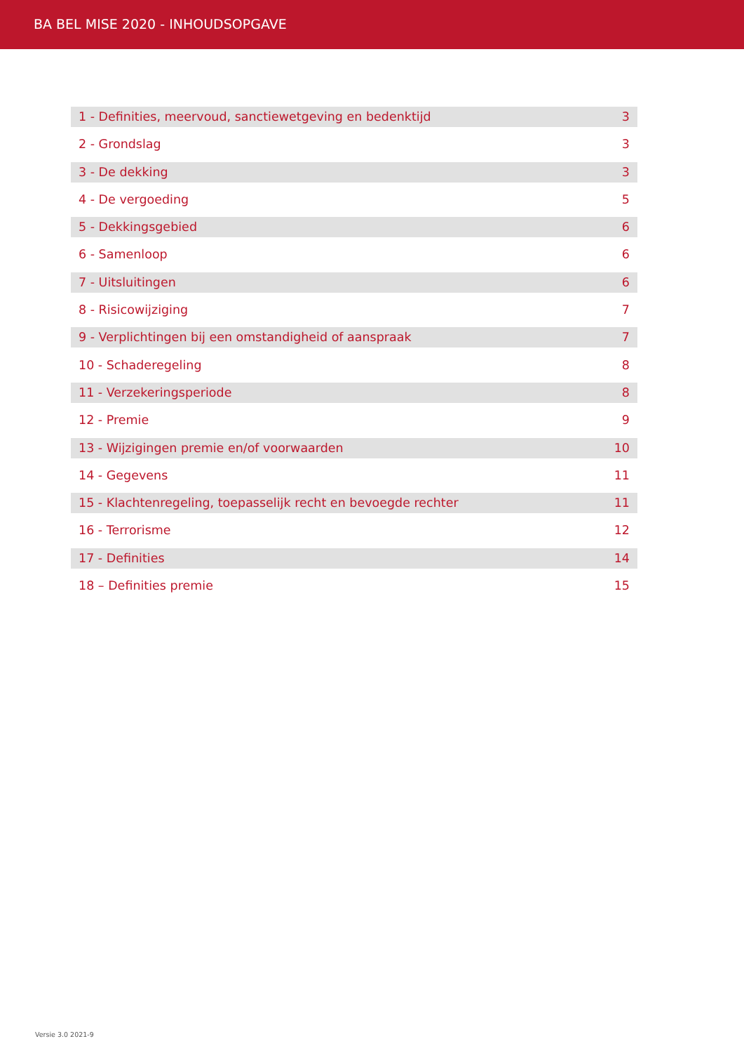BA BEL MISE 2020 - INHOUDSOPGAVE
1 - Definities, meervoud, sanctiewetgeving en bedenktijd 3
2 - Grondslag 3
3 - De dekking 3
4 - De vergoeding 5
5 - Dekkingsgebied 6
6 - Samenloop 6
7 - Uitsluitingen 6
8 - Risicowijziging 7
9 - Verplichtingen bij een omstandigheid of aanspraak 7
10 - Schaderegeling 8
11 - Verzekeringsperiode 8
12 - Premie 9
13 - Wijzigingen premie en/of voorwaarden 10
14 - Gegevens 11
15 - Klachtenregeling, toepasselijk recht en bevoegde rechter 11
16 - Terrorisme 12
17 - Definities 14
18 – Definities premie 15
Versie 3.0 2021-9